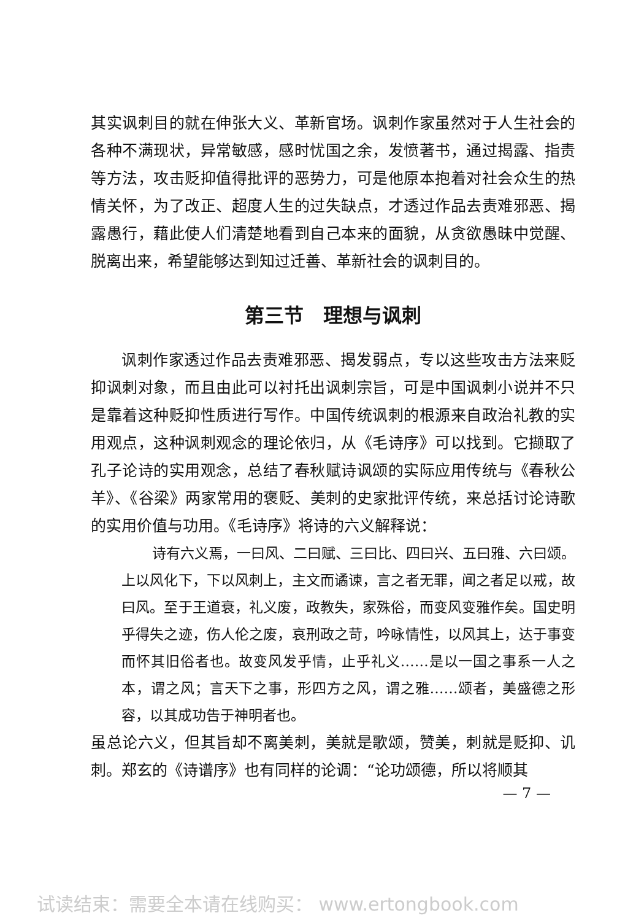其实讽刺目的就在伸张大义、革新官场。讽刺作家虽然对于人生社会的各种不满现状，异常敏感，感时忧国之余，发愤著书，通过揭露、指责等方法，攻击贬抑值得批评的恶势力，可是他原本抱着对社会众生的热情关怀，为了改正、超度人生的过失缺点，才透过作品去责难邪恶、揭露愚行，藉此使人们清楚地看到自己本来的面貌，从贪欲愚昧中觉醒、脱离出来，希望能够达到知过迁善、革新社会的讽刺目的。
第三节　理想与讽刺
讽刺作家透过作品去责难邪恶、揭发弱点，专以这些攻击方法来贬抑讽刺对象，而且由此可以衬托出讽刺宗旨，可是中国讽刺小说并不只是靠着这种贬抑性质进行写作。中国传统讽刺的根源来自政治礼教的实用观点，这种讽刺观念的理论依归，从《毛诗序》可以找到。它撷取了孔子论诗的实用观念，总结了春秋赋诗讽颂的实际应用传统与《春秋公羊》、《谷梁》两家常用的褒贬、美刺的史家批评传统，来总括讨论诗歌的实用价值与功用。《毛诗序》将诗的六义解释说：
诗有六义焉，一曰风、二曰赋、三曰比、四曰兴、五曰雅、六曰颂。上以风化下，下以风刺上，主文而谲谏，言之者无罪，闻之者足以戒，故曰风。至于王道衰，礼义废，政教失，家殊俗，而变风变雅作矣。国史明乎得失之迹，伤人伦之废，哀刑政之苛，吟咏情性，以风其上，达于事变而怀其旧俗者也。故变风发乎情，止乎礼义……是以一国之事系一人之本，谓之风；言天下之事，形四方之风，谓之雅……颂者，美盛德之形容，以其成功告于神明者也。
虽总论六义，但其旨却不离美刺，美就是歌颂，赞美，刺就是贬抑、讥刺。郑玄的《诗谱序》也有同样的论调：“论功颂德，所以将顺其
— 7 —
试读结束：需要全本请在线购买： www.ertongbook.com